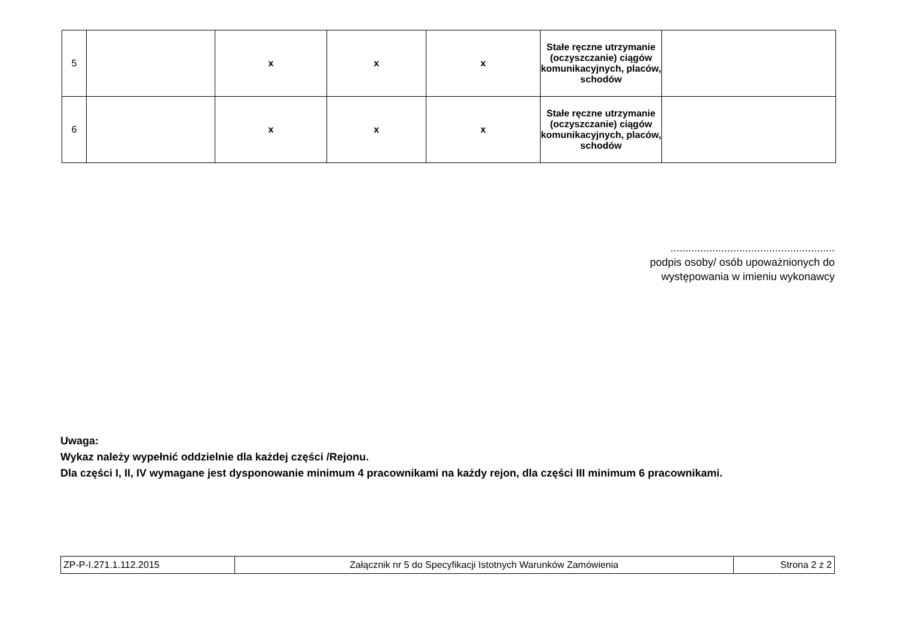| 5 | | x | x | x | Stałe ręczne utrzymanie (oczyszczanie) ciągów komunikacyjnych, placów, schodów | |
| 6 | | x | x | x | Stałe ręczne utrzymanie (oczyszczanie) ciągów komunikacyjnych, placów, schodów | |
.......................................................
podpis osoby/ osób upoważnionych do
występowania w imieniu wykonawcy
Uwaga:
Wykaz należy wypełnić oddzielnie dla każdej części /Rejonu.
Dla części I, II, IV wymagane jest dysponowanie minimum 4 pracownikami na każdy rejon, dla części III minimum 6 pracownikami.
| ZP-P-I.271.1.112.2015 | Załącznik nr 5 do Specyfikacji Istotnych Warunków Zamówienia | Strona 2 z 2 |